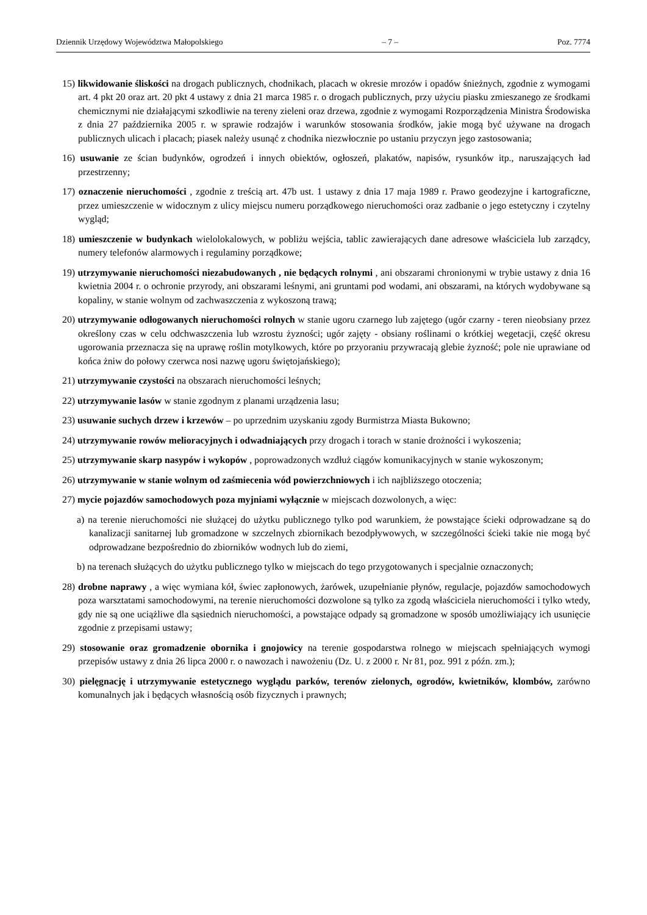Dziennik Urzędowy Województwa Małopolskiego – 7 – Poz. 7774
15) likwidowanie śliskości na drogach publicznych, chodnikach, placach w okresie mrozów i opadów śnieżnych, zgodnie z wymogami art. 4 pkt 20 oraz art. 20 pkt 4 ustawy z dnia 21 marca 1985 r. o drogach publicznych, przy użyciu piasku zmieszanego ze środkami chemicznymi nie działającymi szkodliwie na tereny zieleni oraz drzewa, zgodnie z wymogami Rozporządzenia Ministra Środowiska z dnia 27 października 2005 r. w sprawie rodzajów i warunków stosowania środków, jakie mogą być używane na drogach publicznych ulicach i placach; piasek należy usunąć z chodnika niezwłocznie po ustaniu przyczyn jego zastosowania;
16) usuwanie ze ścian budynków, ogrodzeń i innych obiektów, ogłoszeń, plakatów, napisów, rysunków itp., naruszających ład przestrzenny;
17) oznaczenie nieruchomości , zgodnie z treścią art. 47b ust. 1 ustawy z dnia 17 maja 1989 r. Prawo geodezyjne i kartograficzne, przez umieszczenie w widocznym z ulicy miejscu numeru porządkowego nieruchomości oraz zadbanie o jego estetyczny i czytelny wygląd;
18) umieszczenie w budynkach wielolokalowych, w pobliżu wejścia, tablic zawierających dane adresowe właściciela lub zarządcy, numery telefonów alarmowych i regulaminy porządkowe;
19) utrzymywanie nieruchomości niezabudowanych , nie będących rolnymi , ani obszarami chronionymi w trybie ustawy z dnia 16 kwietnia 2004 r. o ochronie przyrody, ani obszarami leśnymi, ani gruntami pod wodami, ani obszarami, na których wydobywane są kopaliny, w stanie wolnym od zachwaszczenia z wykoszoną trawą;
20) utrzymywanie odłogowanych nieruchomości rolnych w stanie ugoru czarnego lub zajętego (ugór czarny - teren nieobsiany przez określony czas w celu odchwaszczenia lub wzrostu żyzności; ugór zajęty - obsiany roślinami o krótkiej wegetacji, część okresu ugorowania przeznacza się na uprawę roślin motylkowych, które po przyoraniu przywracają glebie żyzność; pole nie uprawiane od końca żniw do połowy czerwca nosi nazwę ugoru świętojańskiego);
21) utrzymywanie czystości na obszarach nieruchomości leśnych;
22) utrzymywanie lasów w stanie zgodnym z planami urządzenia lasu;
23) usuwanie suchych drzew i krzewów – po uprzednim uzyskaniu zgody Burmistrza Miasta Bukowno;
24) utrzymywanie rowów melioracyjnych i odwadniających przy drogach i torach w stanie drożności i wykoszenia;
25) utrzymywanie skarp nasypów i wykopów , poprowadzonych wzdłuż ciągów komunikacyjnych w stanie wykoszonym;
26) utrzymywanie w stanie wolnym od zaśmiecenia wód powierzchniowych i ich najbliższego otoczenia;
27) mycie pojazdów samochodowych poza myjniami wyłącznie w miejscach dozwolonych, a więc:
a) na terenie nieruchomości nie służącej do użytku publicznego tylko pod warunkiem, że powstające ścieki odprowadzane są do kanalizacji sanitarnej lub gromadzone w szczelnych zbiornikach bezodpływowych, w szczególności ścieki takie nie mogą być odprowadzane bezpośrednio do zbiorników wodnych lub do ziemi,
b) na terenach służących do użytku publicznego tylko w miejscach do tego przygotowanych i specjalnie oznaczonych;
28) drobne naprawy , a więc wymiana kół, świec zapłonowych, żarówek, uzupełnianie płynów, regulacje, pojazdów samochodowych poza warsztatami samochodowymi, na terenie nieruchomości dozwolone są tylko za zgodą właściciela nieruchomości i tylko wtedy, gdy nie są one uciążliwe dla sąsiednich nieruchomości, a powstające odpady są gromadzone w sposób umożliwiający ich usunięcie zgodnie z przepisami ustawy;
29) stosowanie oraz gromadzenie obornika i gnojowicy na terenie gospodarstwa rolnego w miejscach spełniających wymogi przepisów ustawy z dnia 26 lipca 2000 r. o nawozach i nawożeniu (Dz. U. z 2000 r. Nr 81, poz. 991 z późn. zm.);
30) pielęgnację i utrzymywanie estetycznego wyglądu parków, terenów zielonych, ogrodów, kwietników, klombów, zarówno komunalnych jak i będących własnością osób fizycznych i prawnych;